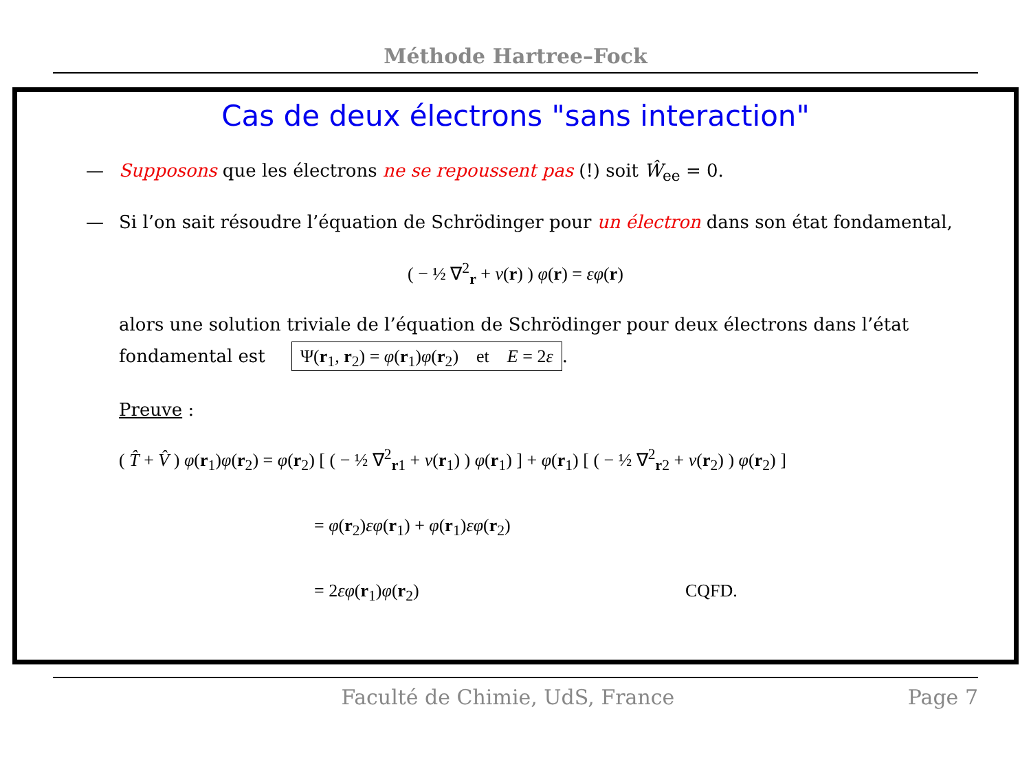Méthode Hartree–Fock
Cas de deux électrons "sans interaction"
— Supposons que les électrons ne se repoussent pas (!) soit Ŵ<sub>ee</sub> = 0.
— Si l’on sait résoudre l’équation de Schrödinger pour un électron dans son état fondamental,
( − ½ ∇<sup>2</sup><sub>r</sub> + v(r) ) φ(r) = εφ(r)
alors une solution triviale de l’équation de Schrödinger pour deux électrons dans l’état
fondamental est Ψ(r<sub>1</sub>, r<sub>2</sub>) = φ(r<sub>1</sub>)φ(r<sub>2</sub>) et E = 2ε.
Preuve :
( T̂ + V̂ ) φ(r<sub>1</sub>)φ(r<sub>2</sub>) = φ(r<sub>2</sub>) [ ( − ½ ∇<sup>2</sup><sub>r1</sub> + v(r<sub>1</sub>) ) φ(r<sub>1</sub>) ] + φ(r<sub>1</sub>) [ ( − ½ ∇<sup>2</sup><sub>r2</sub> + v(r<sub>2</sub>) ) φ(r<sub>2</sub>) ]
= φ(r<sub>2</sub>)εφ(r<sub>1</sub>) + φ(r<sub>1</sub>)εφ(r<sub>2</sub>)
= 2εφ(r<sub>1</sub>)φ(r<sub>2</sub>) CQFD.
Faculté de Chimie, UdS, France Page 7